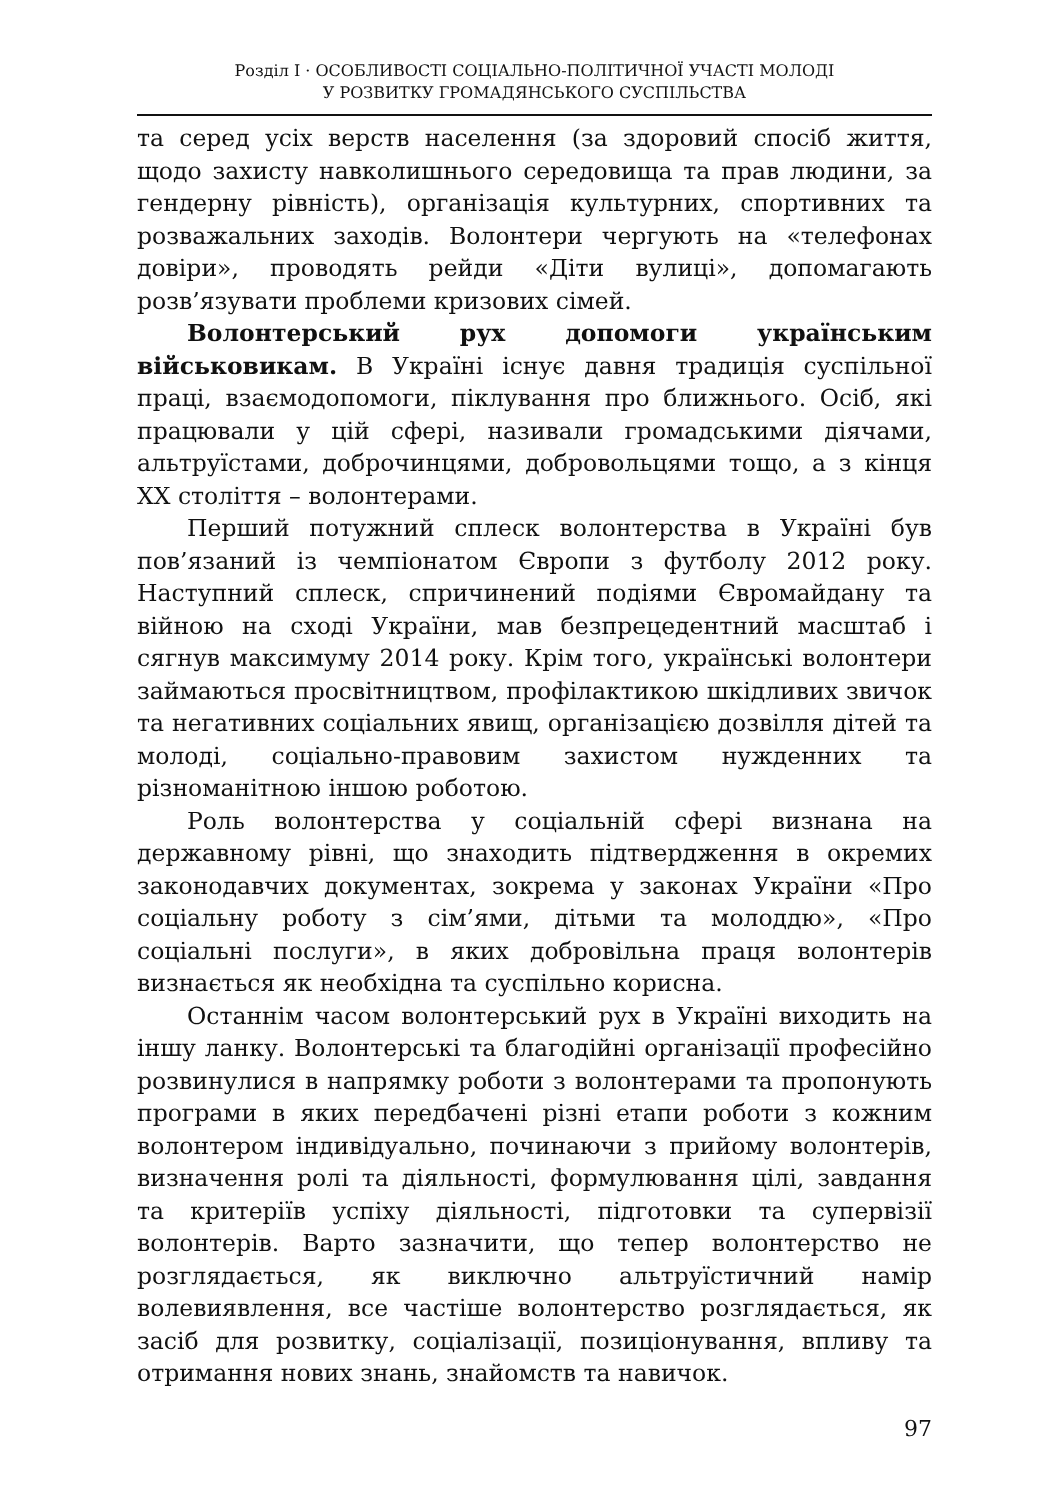Розділ I · ОСОБЛИВОСТІ СОЦІАЛЬНО-ПОЛІТИЧНОЇ УЧАСТІ МОЛОДІ
У РОЗВИТКУ ГРОМАДЯНСЬКОГО СУСПІЛЬСТВА
та серед усіх верств населення (за здоровий спосіб життя, щодо захисту навколишнього середовища та прав людини, за гендерну рівність), організація культурних, спортивних та розважальних заходів. Волонтери чергують на «телефонах довіри», проводять рейди «Діти вулиці», допомагають розв’язувати проблеми кризових сімей.
Волонтерський рух допомоги українським військовикам. В Україні існує давня традиція суспільної праці, взаємодопомоги, піклування про ближнього. Осіб, які працювали у цій сфері, називали громадськими діячами, альтруїстами, доброчинцями, добровольцями тощо, а з кінця XX століття – волонтерами.
Перший потужний сплеск волонтерства в Україні був пов’язаний із чемпіонатом Європи з футболу 2012 року. Наступний сплеск, спричинений подіями Євромайдану та війною на сході України, мав безпрецедентний масштаб і сягнув максимуму 2014 року. Крім того, українські волонтери займаються просвітництвом, профілактикою шкідливих звичок та негативних соціальних явищ, організацією дозвілля дітей та молоді, соціально-правовим захистом нужденних та різноманітною іншою роботою.
Роль волонтерства у соціальній сфері визнана на державному рівні, що знаходить підтвердження в окремих законодавчих документах, зокрема у законах України «Про соціальну роботу з сім’ями, дітьми та молоддю», «Про соціальні послуги», в яких добровільна праця волонтерів визнається як необхідна та суспільно корисна.
Останнім часом волонтерський рух в Україні виходить на іншу ланку. Волонтерські та благодійні організації професійно розвинулися в напрямку роботи з волонтерами та пропонують програми в яких передбачені різні етапи роботи з кожним волонтером індивідуально, починаючи з прийому волонтерів, визначення ролі та діяльності, формулювання цілі, завдання та критеріїв успіху діяльності, підготовки та супервізії волонтерів. Варто зазначити, що тепер волонтерство не розглядається, як виключно альтруїстичний намір волевиявлення, все частіше волонтерство розглядається, як засіб для розвитку, соціалізації, позиціонування, впливу та отримання нових знань, знайомств та навичок.
97